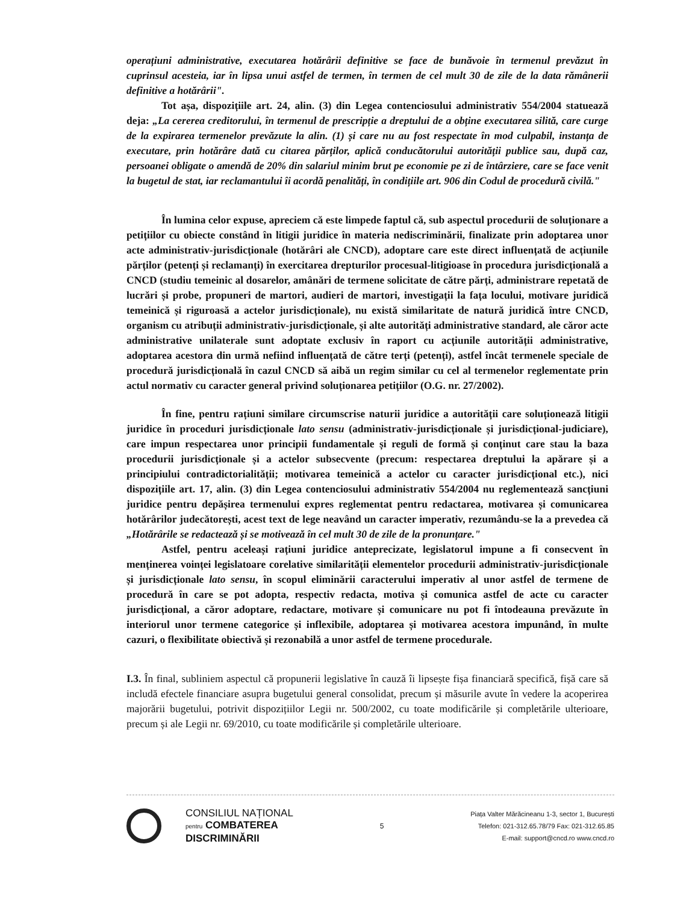operațiuni administrative, executarea hotărârii definitive se face de bunăvoie în termenul prevăzut în cuprinsul acesteia, iar în lipsa unui astfel de termen, în termen de cel mult 30 de zile de la data rămânerii definitive a hotărârii".
Tot așa, dispozițiile art. 24, alin. (3) din Legea contenciosului administrativ 554/2004 statuează deja: „La cererea creditorului, în termenul de prescripție a dreptului de a obține executarea silită, care curge de la expirarea termenelor prevăzute la alin. (1) și care nu au fost respectate în mod culpabil, instanța de executare, prin hotărâre dată cu citarea părților, aplică conducătorului autorității publice sau, după caz, persoanei obligate o amendă de 20% din salariul minim brut pe economie pe zi de întârziere, care se face venit la bugetul de stat, iar reclamantului îi acordă penalități, în condițiile art. 906 din Codul de procedură civilă."
În lumina celor expuse, apreciem că este limpede faptul că, sub aspectul procedurii de soluționare a petițiilor cu obiecte constând în litigii juridice în materia nediscriminării, finalizate prin adoptarea unor acte administrativ-jurisdicționale (hotărâri ale CNCD), adoptare care este direct influențată de acțiunile părților (petenți și reclamanți) în exercitarea drepturilor procesual-litigioase în procedura jurisdicțională a CNCD (studiu temeinic al dosarelor, amânări de termene solicitate de către părți, administrare repetată de lucrări și probe, propuneri de martori, audieri de martori, investigații la fața locului, motivare juridică temeinică și riguroasă a actelor jurisdicționale), nu există similaritate de natură juridică între CNCD, organism cu atribuții administrativ-jurisdicționale, și alte autorități administrative standard, ale căror acte administrative unilaterale sunt adoptate exclusiv în raport cu acțiunile autorității administrative, adoptarea acestora din urmă nefiind influențată de către terți (petenți), astfel încât termenele speciale de procedură jurisdicțională în cazul CNCD să aibă un regim similar cu cel al termenelor reglementate prin actul normativ cu caracter general privind soluționarea petițiilor (O.G. nr. 27/2002).
În fine, pentru rațiuni similare circumscrise naturii juridice a autorității care soluționează litigii juridice în proceduri jurisdicționale lato sensu (administrativ-jurisdicționale și jurisdicțional-judiciare), care impun respectarea unor principii fundamentale și reguli de formă și conținut care stau la baza procedurii jurisdicționale și a actelor subsecvente (precum: respectarea dreptului la apărare și a principiului contradictorialității; motivarea temeinică a actelor cu caracter jurisdicțional etc.), nici dispozițiile art. 17, alin. (3) din Legea contenciosului administrativ 554/2004 nu reglementează sancțiuni juridice pentru depășirea termenului expres reglementat pentru redactarea, motivarea și comunicarea hotărârilor judecătorești, acest text de lege neavând un caracter imperativ, rezumându-se la a prevedea că „Hotărârile se redactează și se motivează în cel mult 30 de zile de la pronunțare."
Astfel, pentru aceleași rațiuni juridice antepreciza­te, legislatorul impune a fi consecvent în menținerea voinței legislatoare corelative similarității elementelor procedurii administrativ-jurisdicționale și jurisdicționale lato sensu, în scopul eliminării caracterului imperativ al unor astfel de termene de procedură în care se pot adopta, respectiv redacta, motiva și comunica astfel de acte cu caracter jurisdicțional, a căror adoptare, redactare, motivare și comunicare nu pot fi întodeauna prevăzute în interiorul unor termene categorice și inflexibile, adoptarea și motivarea acestora impunând, în multe cazuri, o flexibilitate obiectivă și rezonabilă a unor astfel de termene procedurale.
I.3. În final, subliniem aspectul că propunerii legislative în cauză îi lipsește fișa financiară specifică, fișă care să includă efectele financiare asupra bugetului general consolidat, precum și măsurile avute în vedere la acoperirea majorării bugetului, potrivit dispozițiilor Legii nr. 500/2002, cu toate modificările și completările ulterioare, precum și ale Legii nr. 69/2010, cu toate modificările și completările ulterioare.
CONSILIUL NAȚIONAL
pentru COMBATEREA
DISCRIMINĂRII
5
Piața Valter Mărăcineanu 1-3, sector 1, București
Telefon: 021-312.65.78/79 Fax: 021-312.65.85
E-mail: support@cncd.ro www.cncd.ro